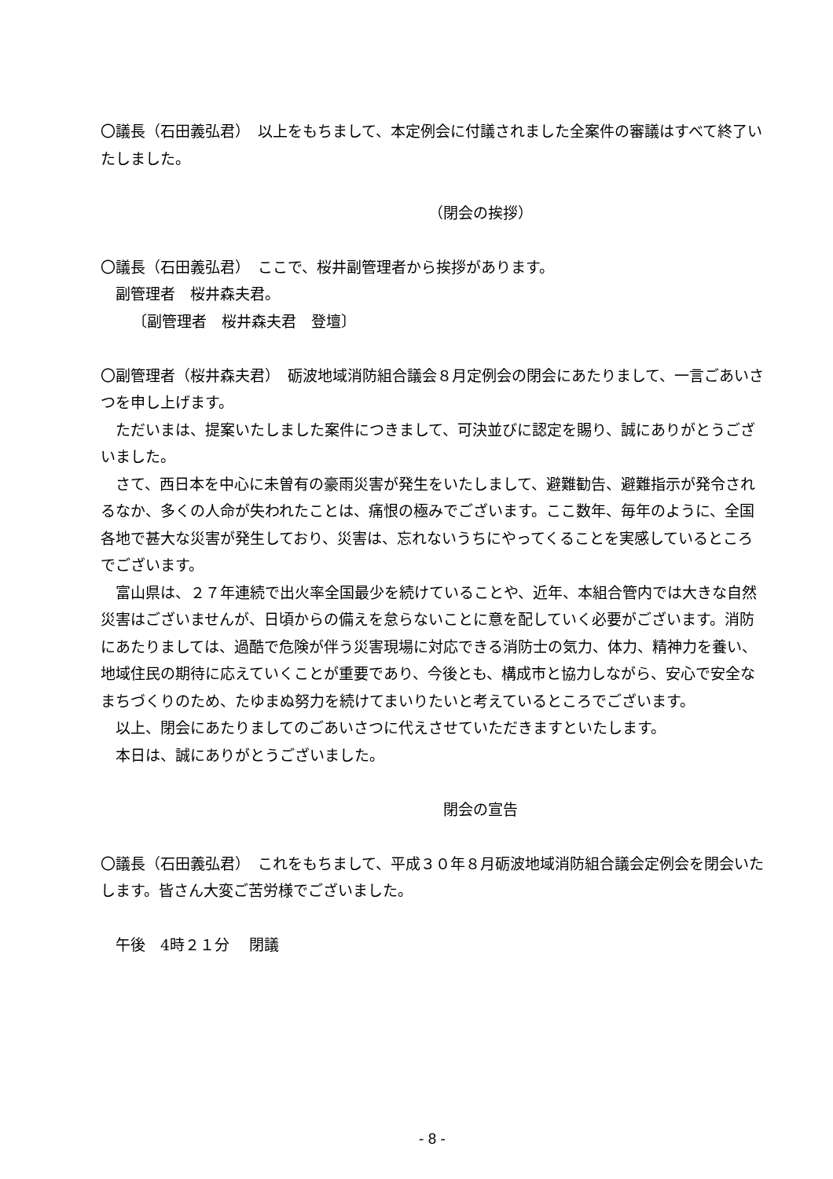〇議長（石田義弘君）　以上をもちまして、本定例会に付議されました全案件の審議はすべて終了いたしました。
（閉会の挨拶）
〇議長（石田義弘君）　ここで、桜井副管理者から挨拶があります。
副管理者　桜井森夫君。
〔副管理者　桜井森夫君　登壇〕
〇副管理者（桜井森夫君）　砺波地域消防組合議会８月定例会の閉会にあたりまして、一言ごあいさつを申し上げます。
ただいまは、提案いたしました案件につきまして、可決並びに認定を賜り、誠にありがとうございました。
さて、西日本を中心に未曽有の豪雨災害が発生をいたしまして、避難勧告、避難指示が発令されるなか、多くの人命が失われたことは、痛恨の極みでございます。ここ数年、毎年のように、全国各地で甚大な災害が発生しており、災害は、忘れないうちにやってくることを実感しているところでございます。
富山県は、２７年連続で出火率全国最少を続けていることや、近年、本組合管内では大きな自然災害はございませんが、日頃からの備えを怠らないことに意を配していく必要がございます。消防にあたりましては、過酷で危険が伴う災害現場に対応できる消防士の気力、体力、精神力を養い、地域住民の期待に応えていくことが重要であり、今後とも、構成市と協力しながら、安心で安全なまちづくりのため、たゆまぬ努力を続けてまいりたいと考えているところでございます。
以上、閉会にあたりましてのごあいさつに代えさせていただきますといたします。
本日は、誠にありがとうございました。
閉会の宣告
〇議長（石田義弘君）　これをもちまして、平成３０年８月砺波地域消防組合議会定例会を閉会いたします。皆さん大変ご苦労様でございました。
午後　4時２１分　 閉議
- 8 -